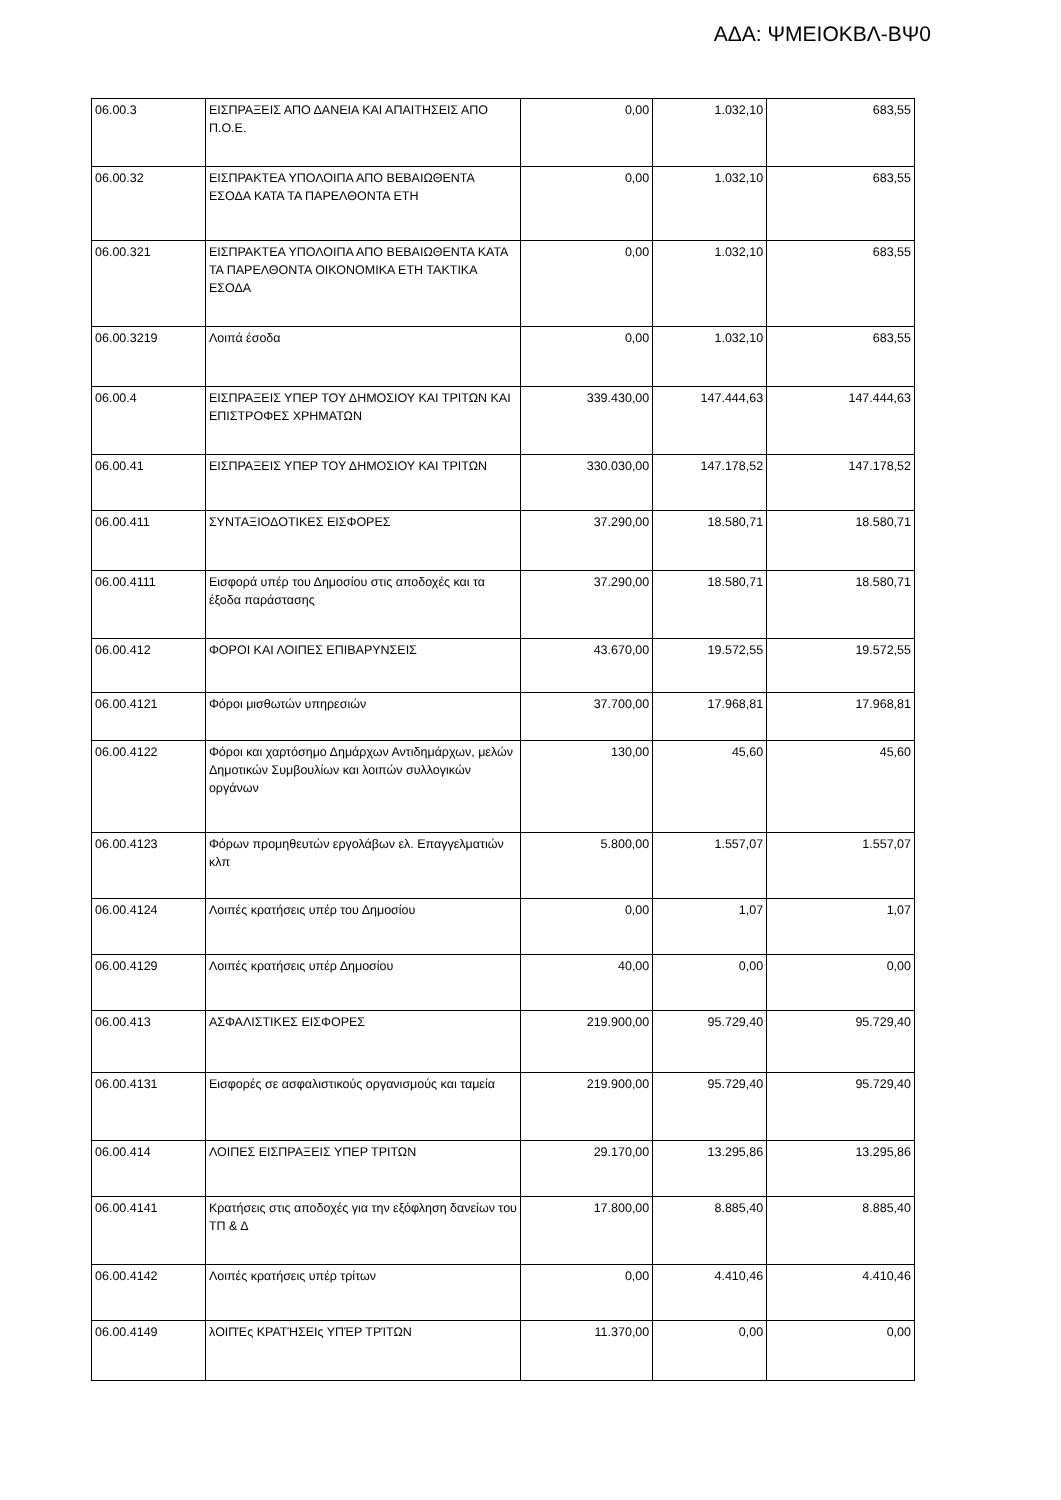ΑΔΑ: ΨΜΕΙΟΚΒΛ-ΒΨ0
| 06.00.3 | ΕΙΣΠΡΑΞΕΙΣ ΑΠΟ ΔΑΝΕΙΑ ΚΑΙ ΑΠΑΙΤΗΣΕΙΣ ΑΠΟ Π.Ο.Ε. | 0,00 | 1.032,10 | 683,55 |
| 06.00.32 | ΕΙΣΠΡΑΚΤΕΑ ΥΠΟΛΟΙΠΑ ΑΠΟ ΒΕΒΑΙΩΘΕΝΤΑ ΕΣΟΔΑ ΚΑΤΑ ΤΑ ΠΑΡΕΛΘΟΝΤΑ ΕΤΗ | 0,00 | 1.032,10 | 683,55 |
| 06.00.321 | ΕΙΣΠΡΑΚΤΕΑ ΥΠΟΛΟΙΠΑ ΑΠΟ ΒΕΒΑΙΩΘΕΝΤΑ ΚΑΤΑ ΤΑ ΠΑΡΕΛΘΟΝΤΑ ΟΙΚΟΝΟΜΙΚΑ ΕΤΗ ΤΑΚΤΙΚΑ ΕΣΟΔΑ | 0,00 | 1.032,10 | 683,55 |
| 06.00.3219 | Λοιπά έσοδα | 0,00 | 1.032,10 | 683,55 |
| 06.00.4 | ΕΙΣΠΡΑΞΕΙΣ ΥΠΕΡ ΤΟΥ ΔΗΜΟΣΙΟΥ ΚΑΙ ΤΡΙΤΩΝ ΚΑΙ ΕΠΙΣΤΡΟΦΕΣ ΧΡΗΜΑΤΩΝ | 339.430,00 | 147.444,63 | 147.444,63 |
| 06.00.41 | ΕΙΣΠΡΑΞΕΙΣ ΥΠΕΡ ΤΟΥ ΔΗΜΟΣΙΟΥ ΚΑΙ ΤΡΙΤΩΝ | 330.030,00 | 147.178,52 | 147.178,52 |
| 06.00.411 | ΣΥΝΤΑΞΙΟΔΟΤΙΚΕΣ ΕΙΣΦΟΡΕΣ | 37.290,00 | 18.580,71 | 18.580,71 |
| 06.00.4111 | Εισφορά υπέρ του Δημοσίου στις αποδοχές και τα έξοδα παράστασης | 37.290,00 | 18.580,71 | 18.580,71 |
| 06.00.412 | ΦΟΡΟΙ ΚΑΙ ΛΟΙΠΕΣ ΕΠΙΒΑΡΥΝΣΕΙΣ | 43.670,00 | 19.572,55 | 19.572,55 |
| 06.00.4121 | Φόροι μισθωτών υπηρεσιών | 37.700,00 | 17.968,81 | 17.968,81 |
| 06.00.4122 | Φόροι και χαρτόσημο Δημάρχων Αντιδημάρχων, μελών Δημοτικών Συμβουλίων και λοιπών συλλογικών οργάνων | 130,00 | 45,60 | 45,60 |
| 06.00.4123 | Φόρων προμηθευτών εργολάβων ελ. Επαγγελματιών κλπ | 5.800,00 | 1.557,07 | 1.557,07 |
| 06.00.4124 | Λοιπές κρατήσεις υπέρ του Δημοσίου | 0,00 | 1,07 | 1,07 |
| 06.00.4129 | Λοιπές κρατήσεις υπέρ Δημοσίου | 40,00 | 0,00 | 0,00 |
| 06.00.413 | ΑΣΦΑΛΙΣΤΙΚΕΣ ΕΙΣΦΟΡΕΣ | 219.900,00 | 95.729,40 | 95.729,40 |
| 06.00.4131 | Εισφορές σε ασφαλιστικούς οργανισμούς και ταμεία | 219.900,00 | 95.729,40 | 95.729,40 |
| 06.00.414 | ΛΟΙΠΕΣ ΕΙΣΠΡΑΞΕΙΣ ΥΠΕΡ ΤΡΙΤΩΝ | 29.170,00 | 13.295,86 | 13.295,86 |
| 06.00.4141 | Κρατήσεις στις αποδοχές για την εξόφληση δανείων του ΤΠ & Δ | 17.800,00 | 8.885,40 | 8.885,40 |
| 06.00.4142 | Λοιπές κρατήσεις υπέρ τρίτων | 0,00 | 4.410,46 | 4.410,46 |
| 06.00.4149 | λΟΙΠΈς ΚΡΑΤΉΣΕΙς ΥΠΈΡ ΤΡΊΤΩΝ | 11.370,00 | 0,00 | 0,00 |